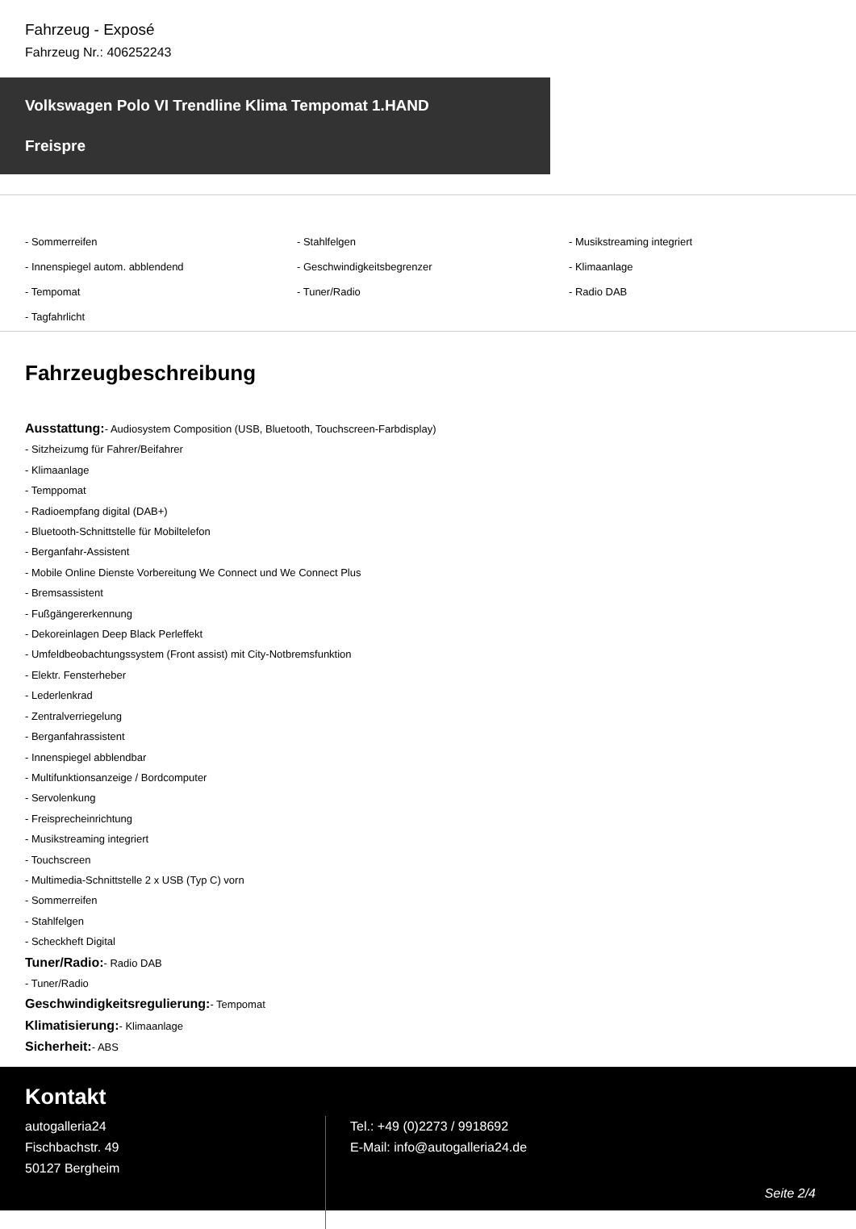Fahrzeug - Exposé
Fahrzeug Nr.: 406252243
Volkswagen Polo VI Trendline Klima Tempomat 1.HAND
Freispre
- Sommerreifen
- Stahlfelgen
- Musikstreaming integriert
- Innenspiegel autom. abblendend
- Geschwindigkeitsbegrenzer
- Klimaanlage
- Tempomat
- Tuner/Radio
- Radio DAB
- Tagfahrlicht
Fahrzeugbeschreibung
Ausstattung:- Audiosystem Composition (USB, Bluetooth, Touchscreen-Farbdisplay)
- Sitzheizumg für Fahrer/Beifahrer
- Klimaanlage
- Temppomat
- Radioempfang digital (DAB+)
- Bluetooth-Schnittstelle für Mobiltelefon
- Berganfahr-Assistent
- Mobile Online Dienste Vorbereitung We Connect und We Connect Plus
- Bremsassistent
- Fußgängererkennung
- Dekoreinlagen Deep Black Perleffekt
- Umfeldbeobachtungssystem (Front assist) mit City-Notbremsfunktion
- Elektr. Fensterheber
- Lederlenkrad
- Zentralverriegelung
- Berganfahrassistent
- Innenspiegel abblendbar
- Multifunktionsanzeige / Bordcomputer
- Servolenkung
- Freisprecheinrichtung
- Musikstreaming integriert
- Touchscreen
- Multimedia-Schnittstelle 2 x USB (Typ C) vorn
- Sommerreifen
- Stahlfelgen
- Scheckheft Digital
Tuner/Radio:- Radio DAB
- Tuner/Radio
Geschwindigkeitsregulierung:- Tempomat
Klimatisierung:- Klimaanlage
Sicherheit:- ABS
Kontakt
autogalleria24
Fischbachstr. 49
50127 Bergheim
Tel.: +49 (0)2273 / 9918692
E-Mail: info@autogalleria24.de
Seite 2/4